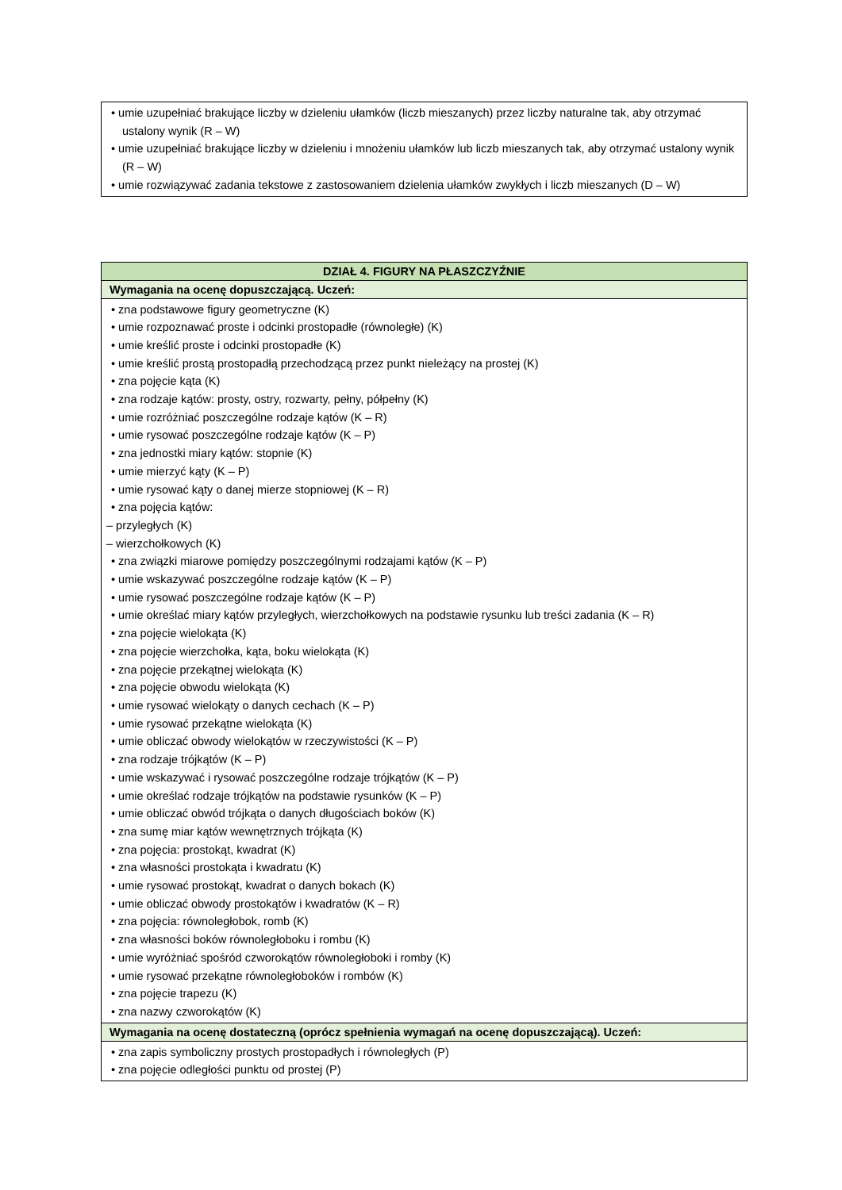| • umie uzupełniać brakujące liczby w dzieleniu ułamków (liczb mieszanych) przez liczby naturalne tak, aby otrzymać ustalony wynik (R – W) • umie uzupełniać brakujące liczby w dzieleniu i mnożeniu ułamków lub liczb mieszanych tak, aby otrzymać ustalony wynik (R – W) • umie rozwiązywać zadania tekstowe z zastosowaniem dzielenia ułamków zwykłych i liczb mieszanych (D – W) |
| DZIAŁ 4. FIGURY NA PŁASZCZYŹNIE |
| Wymagania na ocenę dopuszczającą. Uczeń: |
| • zna podstawowe figury geometryczne (K) • umie rozpoznawać proste i odcinki prostopadłe (równoległe) (K) • umie kreślić proste i odcinki prostopadłe (K) • umie kreślić prostą prostopadłą przechodzącą przez punkt nieleżący na prostej (K) • zna pojęcie kąta (K) • zna rodzaje kątów: prosty, ostry, rozwarty, pełny, półpełny (K) • umie rozróżniać poszczególne rodzaje kątów (K – R) • umie rysować poszczególne rodzaje kątów (K – P) • zna jednostki miary kątów: stopnie (K) • umie mierzyć kąty (K – P) • umie rysować kąty o danej mierze stopniowej (K – R) • zna pojęcia kątów: – przyległych (K) – wierzchołkowych (K) • zna związki miarowe pomiędzy poszczególnymi rodzajami kątów (K – P) • umie wskazywać poszczególne rodzaje kątów (K – P) • umie rysować poszczególne rodzaje kątów (K – P) • umie określać miary kątów przyległych, wierzchołkowych na podstawie rysunku lub treści zadania (K – R) • zna pojęcie wielokąta (K) • zna pojęcie wierzchołka, kąta, boku wielokąta (K) • zna pojęcie przekątnej wielokąta (K) • zna pojęcie obwodu wielokąta (K) • umie rysować wielokąty o danych cechach (K – P) • umie rysować przekątne wielokąta (K) • umie obliczać obwody wielokątów w rzeczywistości (K – P) • zna rodzaje trójkątów (K – P) • umie wskazywać i rysować poszczególne rodzaje trójkątów (K – P) • umie określać rodzaje trójkątów na podstawie rysunków (K – P) • umie obliczać obwód trójkąta o danych długościach boków (K) • zna sumę miar kątów wewnętrznych trójkąta (K) • zna pojęcia: prostokąt, kwadrat (K) • zna własności prostokąta i kwadratu (K) • umie rysować prostokąt, kwadrat o danych bokach (K) • umie obliczać obwody prostokątów i kwadratów (K – R) • zna pojęcia: równoległobok, romb (K) • zna własności boków równoległoboku i rombu (K) • umie wyróżniać spośród czworokątów równoległoboki i romby (K) • umie rysować przekątne równoległoboków i rombów (K) • zna pojęcie trapezu (K) • zna nazwy czworokątów (K) |
| Wymagania na ocenę dostateczną (oprócz spełnienia wymagań na ocenę dopuszczającą). Uczeń: |
| • zna zapis symboliczny prostych prostopadłych i równoległych (P) • zna pojęcie odległości punktu od prostej (P) |